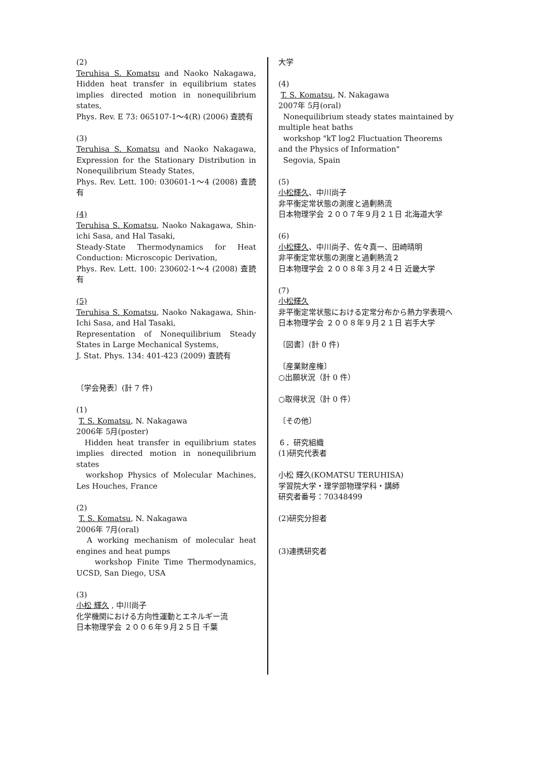(2)
Teruhisa S. Komatsu and Naoko Nakagawa, Hidden heat transfer in equilibrium states implies directed motion in nonequilibrium states,
Phys. Rev. E 73: 065107-1～4(R) (2006) 査読有
(3)
Teruhisa S. Komatsu and Naoko Nakagawa, Expression for the Stationary Distribution in Nonequilibrium Steady States,
Phys. Rev. Lett. 100: 030601-1～4 (2008) 査読有
(4)
Teruhisa S. Komatsu, Naoko Nakagawa, Shin-ichi Sasa, and Hal Tasaki,
Steady-State Thermodynamics for Heat Conduction: Microscopic Derivation,
Phys. Rev. Lett. 100: 230602-1～4 (2008) 査読有
(5)
Teruhisa S. Komatsu, Naoko Nakagawa, Shin-Ichi Sasa, and Hal Tasaki,
Representation of Nonequilibrium Steady States in Large Mechanical Systems,
J. Stat. Phys. 134: 401-423 (2009) 査読有
〔学会発表〕(計 7 件)
(1)
T. S. Komatsu, N. Nakagawa
2006年 5月(poster)
Hidden heat transfer in equilibrium states implies directed motion in nonequilibrium states
workshop Physics of Molecular Machines, Les Houches, France
(2)
T. S. Komatsu, N. Nakagawa
2006年 7月(oral)
A working mechanism of molecular heat engines and heat pumps
workshop Finite Time Thermodynamics, UCSD, San Diego, USA
(3)
小松 輝久 , 中川尚子
化学機関における方向性運動とエネルギー流
日本物理学会 ２００６年９月２５日 千葉
大学
(4)
T. S. Komatsu, N. Nakagawa
2007年 5月(oral)
Nonequilibrium steady states maintained by multiple heat baths
workshop "kT log2 Fluctuation Theorems and the Physics of Information"
Segovia, Spain
(5)
小松輝久、中川尚子
非平衡定常状態の測度と過剰熱流
日本物理学会 ２００７年９月２１日 北海道大学
(6)
小松輝久、中川尚子、佐々真一、田崎晴明
非平衡定常状態の測度と過剰熱流２
日本物理学会 ２００８年３月２４日 近畿大学
(7)
小松輝久
非平衡定常状態における定常分布から熱力学表現へ
日本物理学会 ２００８年９月２１日 岩手大学
〔図書〕(計 0 件)
〔産業財産権〕
○出願状況（計 0 件）
○取得状況（計 0 件）
〔その他〕
６．研究組織
(1)研究代表者
小松 輝久(KOMATSU TERUHISA)
学習院大学・理学部物理学科・講師
研究者番号：70348499
(2)研究分担者
(3)連携研究者